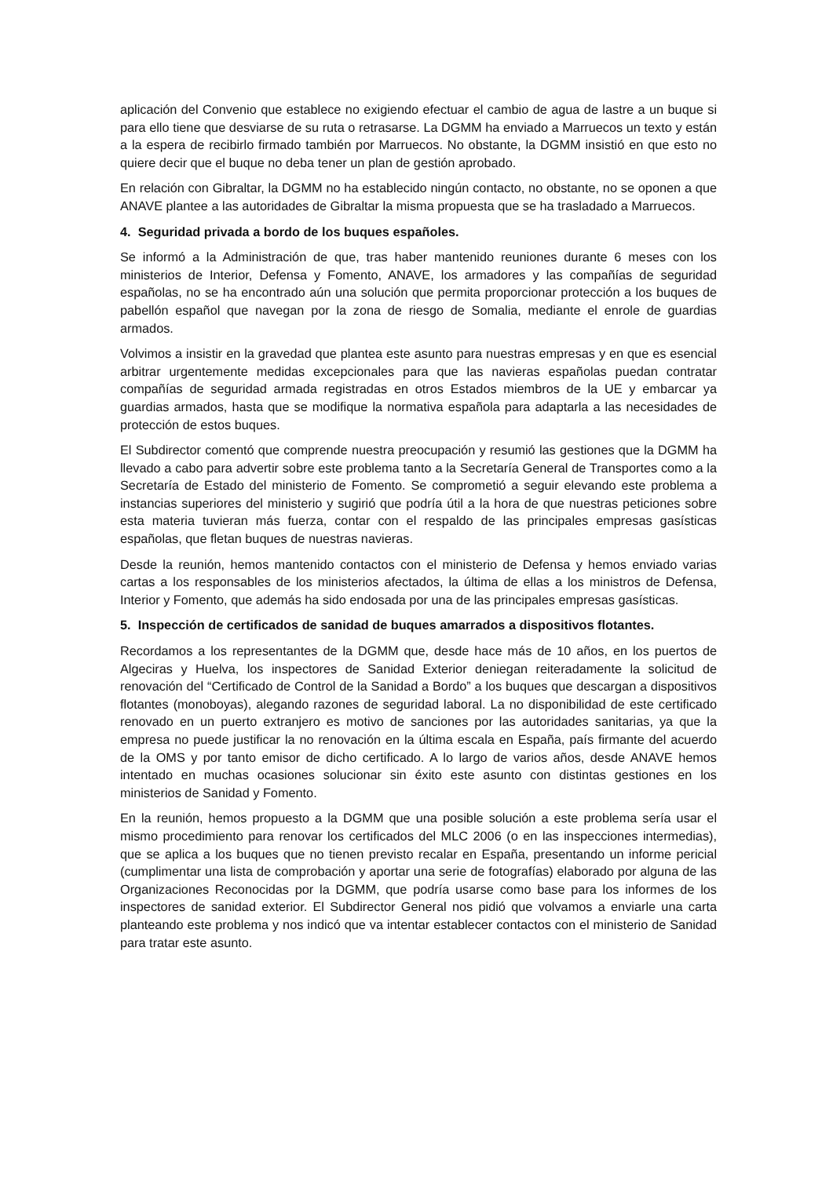aplicación del Convenio que establece no exigiendo efectuar el cambio de agua de lastre a un buque si para ello tiene que desviarse de su ruta o retrasarse. La DGMM ha enviado a Marruecos un texto y están a la espera de recibirlo firmado también por Marruecos. No obstante, la DGMM insistió en que esto no quiere decir que el buque no deba tener un plan de gestión aprobado.
En relación con Gibraltar, la DGMM no ha establecido ningún contacto, no obstante, no se oponen a que ANAVE plantee a las autoridades de Gibraltar la misma propuesta que se ha trasladado a Marruecos.
4. Seguridad privada a bordo de los buques españoles.
Se informó a la Administración de que, tras haber mantenido reuniones durante 6 meses con los ministerios de Interior, Defensa y Fomento, ANAVE, los armadores y las compañías de seguridad españolas, no se ha encontrado aún una solución que permita proporcionar protección a los buques de pabellón español que navegan por la zona de riesgo de Somalia, mediante el enrole de guardias armados.
Volvimos a insistir en la gravedad que plantea este asunto para nuestras empresas y en que es esencial arbitrar urgentemente medidas excepcionales para que las navieras españolas puedan contratar compañías de seguridad armada registradas en otros Estados miembros de la UE y embarcar ya guardias armados, hasta que se modifique la normativa española para adaptarla a las necesidades de protección de estos buques.
El Subdirector comentó que comprende nuestra preocupación y resumió las gestiones que la DGMM ha llevado a cabo para advertir sobre este problema tanto a la Secretaría General de Transportes como a la Secretaría de Estado del ministerio de Fomento. Se comprometió a seguir elevando este problema a instancias superiores del ministerio y sugirió que podría útil a la hora de que nuestras peticiones sobre esta materia tuvieran más fuerza, contar con el respaldo de las principales empresas gasísticas españolas, que fletan buques de nuestras navieras.
Desde la reunión, hemos mantenido contactos con el ministerio de Defensa y hemos enviado varias cartas a los responsables de los ministerios afectados, la última de ellas a los ministros de Defensa, Interior y Fomento, que además ha sido endosada por una de las principales empresas gasísticas.
5. Inspección de certificados de sanidad de buques amarrados a dispositivos flotantes.
Recordamos a los representantes de la DGMM que, desde hace más de 10 años, en los puertos de Algeciras y Huelva, los inspectores de Sanidad Exterior deniegan reiteradamente la solicitud de renovación del “Certificado de Control de la Sanidad a Bordo” a los buques que descargan a dispositivos flotantes (monoboyas), alegando razones de seguridad laboral. La no disponibilidad de este certificado renovado en un puerto extranjero es motivo de sanciones por las autoridades sanitarias, ya que la empresa no puede justificar la no renovación en la última escala en España, país firmante del acuerdo de la OMS y por tanto emisor de dicho certificado. A lo largo de varios años, desde ANAVE hemos intentado en muchas ocasiones solucionar sin éxito este asunto con distintas gestiones en los ministerios de Sanidad y Fomento.
En la reunión, hemos propuesto a la DGMM que una posible solución a este problema sería usar el mismo procedimiento para renovar los certificados del MLC 2006 (o en las inspecciones intermedias), que se aplica a los buques que no tienen previsto recalar en España, presentando un informe pericial (cumplimentar una lista de comprobación y aportar una serie de fotografías) elaborado por alguna de las Organizaciones Reconocidas por la DGMM, que podría usarse como base para los informes de los inspectores de sanidad exterior. El Subdirector General nos pidió que volvamos a enviarle una carta planteando este problema y nos indicó que va intentar establecer contactos con el ministerio de Sanidad para tratar este asunto.